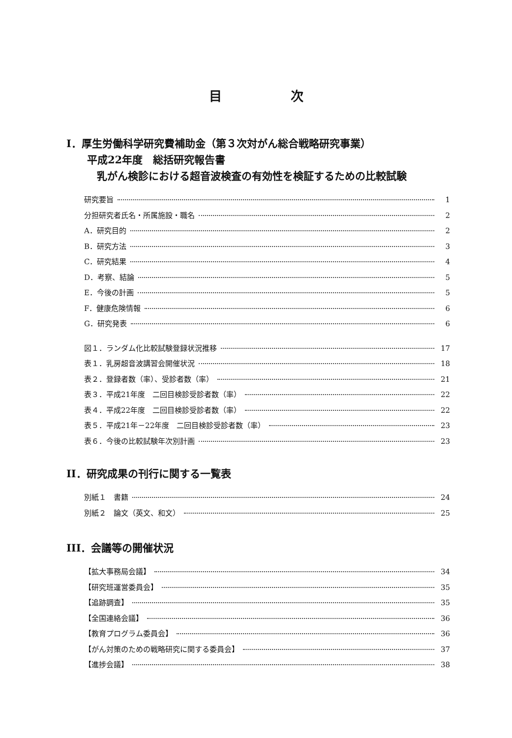目次
I．厚生労働科学研究費補助金（第３次対がん総合戦略研究事業）
平成22年度　総括研究報告書
乳がん検診における超音波検査の有効性を検証するための比較試験
研究要旨 1
分担研究者氏名・所属施設・職名 2
A．研究目的 2
B．研究方法 3
C．研究結果 4
D．考察、結論 5
E．今後の計画 5
F．健康危険情報 6
G．研究発表 6
図１．ランダム化比較試験登録状況推移 17
表１．乳房超音波講習会開催状況 18
表２．登録者数（率）、受診者数（率） 21
表３．平成21年度　二回目検診受診者数（率） 22
表４．平成22年度　二回目検診受診者数（率） 22
表５．平成21年－22年度　二回目検診受診者数（率） 23
表６．今後の比較試験年次別計画 23
II．研究成果の刊行に関する一覧表
別紙１　書籍 24
別紙２　論文（英文、和文） 25
III．会議等の開催状況
【拡大事務局会議】 34
【研究班運営委員会】 35
【追跡調査】 35
【全国連絡会議】 36
【教育プログラム委員会】 36
【がん対策のための戦略研究に関する委員会】 37
【進捗会議】 38